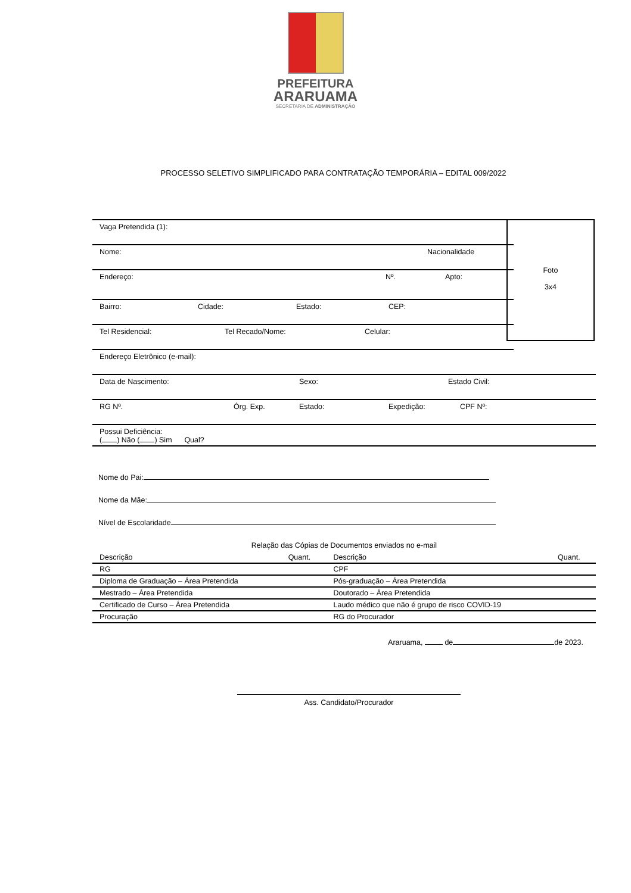PREFEITURA
ARARUAMA
SECRETARIA DE ADMINISTRAÇÃO
PROCESSO SELETIVO SIMPLIFICADO PARA CONTRATAÇÃO TEMPORÁRIA – EDITAL 009/2022
Foto
3x4
Vaga Pretendida (1):
Nome: Nacionalidade
Endereço: Nº. Apto:
Bairro: Cidade: Estado: CEP:
Tel Residencial: Tel Recado/Nome: Celular:
Endereço Eletrônico (e-mail):
Data de Nascimento: Sexo: Estado Civil:
RG Nº. Órg. Exp. Estado: Expedição: CPF Nº:
Possui Deficiência:
( ) Não ( ) Sim Qual?
Nome do Pai:
Nome da Mãe:
Nível de Escolaridade
Relação das Cópias de Documentos enviados no e-mail
| Descrição | Quant. | Descrição | Quant. |
| --- | --- | --- | --- |
| RG | | CPF | |
| Diploma de Graduação – Área Pretendida | | Pós-graduação – Área Pretendida | |
| Mestrado – Área Pretendida | | Doutorado – Área Pretendida | |
| Certificado de Curso – Área Pretendida | | Laudo médico que não é grupo de risco COVID-19 | |
| Procuração | | RG do Procurador | |
Araruama, de de 2023.
Ass. Candidato/Procurador